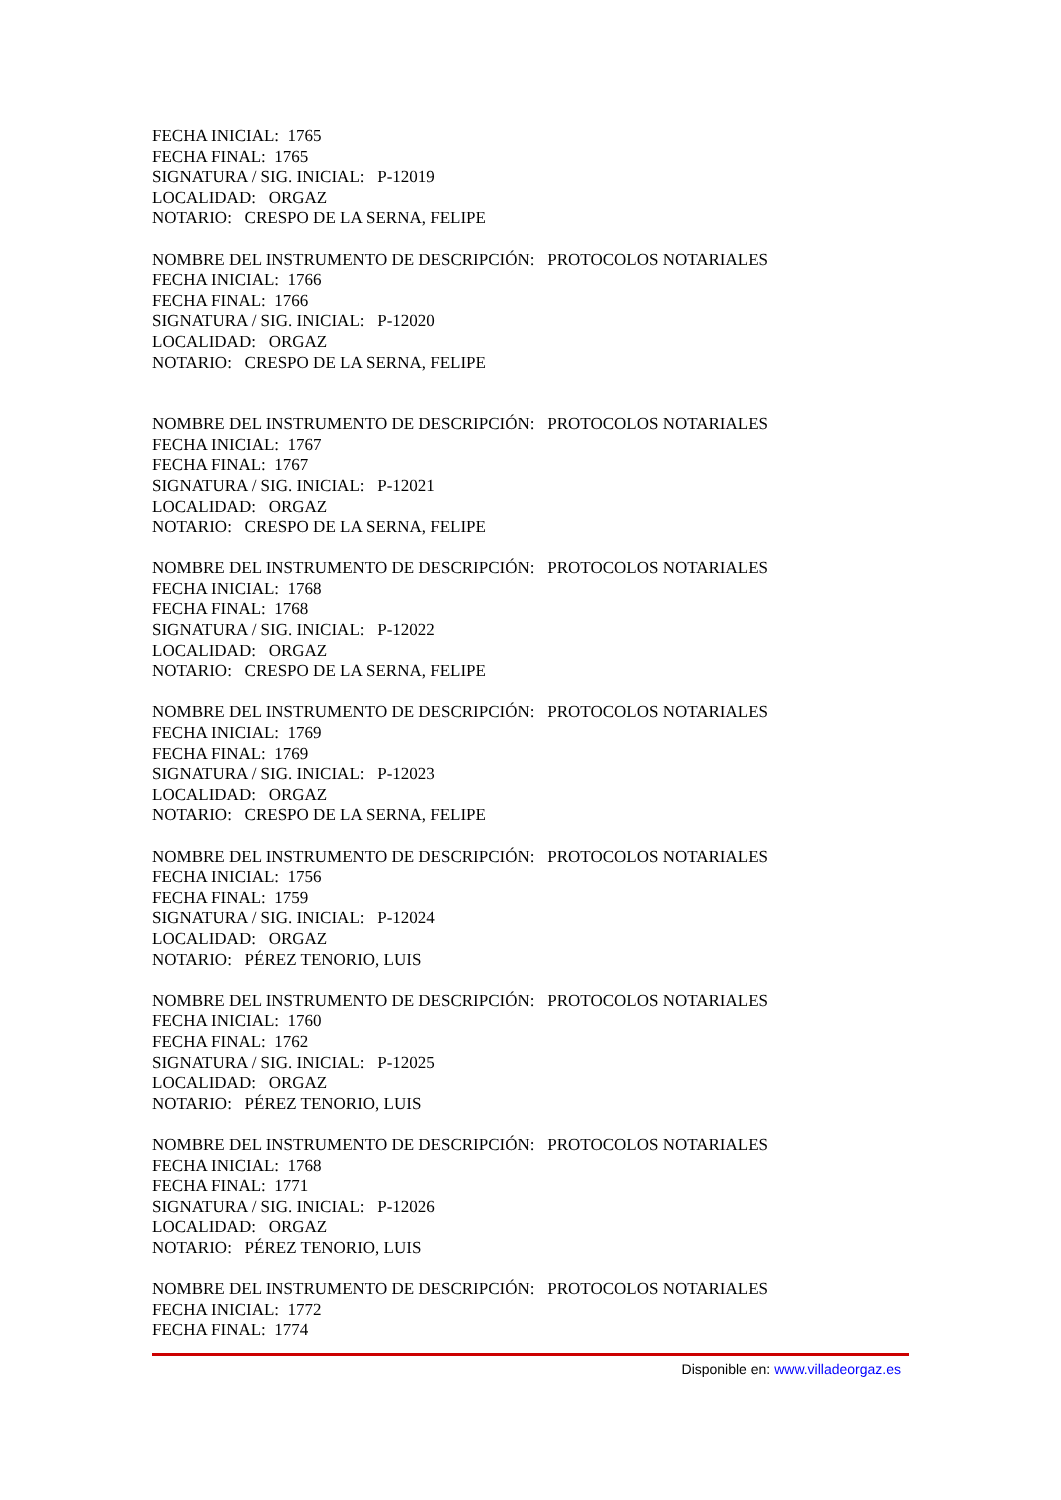FECHA INICIAL: 1765
FECHA FINAL: 1765
SIGNATURA / SIG. INICIAL: P-12019
LOCALIDAD: ORGAZ
NOTARIO: CRESPO DE LA SERNA, FELIPE
NOMBRE DEL INSTRUMENTO DE DESCRIPCIÓN: PROTOCOLOS NOTARIALES
FECHA INICIAL: 1766
FECHA FINAL: 1766
SIGNATURA / SIG. INICIAL: P-12020
LOCALIDAD: ORGAZ
NOTARIO: CRESPO DE LA SERNA, FELIPE
NOMBRE DEL INSTRUMENTO DE DESCRIPCIÓN: PROTOCOLOS NOTARIALES
FECHA INICIAL: 1767
FECHA FINAL: 1767
SIGNATURA / SIG. INICIAL: P-12021
LOCALIDAD: ORGAZ
NOTARIO: CRESPO DE LA SERNA, FELIPE
NOMBRE DEL INSTRUMENTO DE DESCRIPCIÓN: PROTOCOLOS NOTARIALES
FECHA INICIAL: 1768
FECHA FINAL: 1768
SIGNATURA / SIG. INICIAL: P-12022
LOCALIDAD: ORGAZ
NOTARIO: CRESPO DE LA SERNA, FELIPE
NOMBRE DEL INSTRUMENTO DE DESCRIPCIÓN: PROTOCOLOS NOTARIALES
FECHA INICIAL: 1769
FECHA FINAL: 1769
SIGNATURA / SIG. INICIAL: P-12023
LOCALIDAD: ORGAZ
NOTARIO: CRESPO DE LA SERNA, FELIPE
NOMBRE DEL INSTRUMENTO DE DESCRIPCIÓN: PROTOCOLOS NOTARIALES
FECHA INICIAL: 1756
FECHA FINAL: 1759
SIGNATURA / SIG. INICIAL: P-12024
LOCALIDAD: ORGAZ
NOTARIO: PÉREZ TENORIO, LUIS
NOMBRE DEL INSTRUMENTO DE DESCRIPCIÓN: PROTOCOLOS NOTARIALES
FECHA INICIAL: 1760
FECHA FINAL: 1762
SIGNATURA / SIG. INICIAL: P-12025
LOCALIDAD: ORGAZ
NOTARIO: PÉREZ TENORIO, LUIS
NOMBRE DEL INSTRUMENTO DE DESCRIPCIÓN: PROTOCOLOS NOTARIALES
FECHA INICIAL: 1768
FECHA FINAL: 1771
SIGNATURA / SIG. INICIAL: P-12026
LOCALIDAD: ORGAZ
NOTARIO: PÉREZ TENORIO, LUIS
NOMBRE DEL INSTRUMENTO DE DESCRIPCIÓN: PROTOCOLOS NOTARIALES
FECHA INICIAL: 1772
FECHA FINAL: 1774
Disponible en: www.villadeorgaz.es